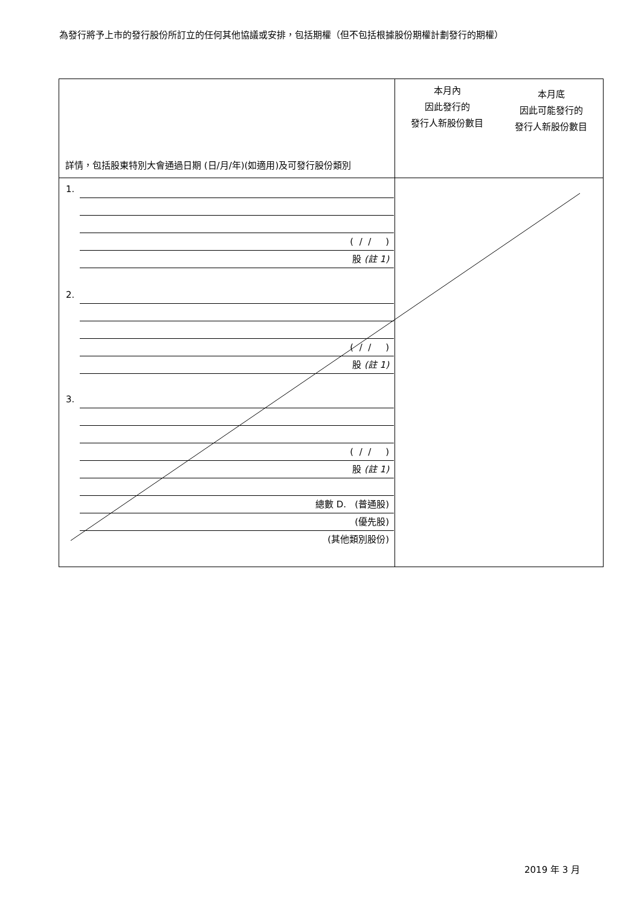為發行將予上市的發行股份所訂立的任何其他協議或安排，包括期權（但不包括根據股份期權計劃發行的期權）
| 詳情，包括股東特別大會通過日期 (日/月/年)(如適用)及可發行股份類別 | 本月內 因此發行的 發行人新股份數目 | 本月底 因此可能發行的 發行人新股份數目 |
| --- | --- | --- |
| 1. ( / / ) 股 (註 1) 2. ( / / ) 股 (註 1) 3. ( / / ) 股 (註 1) 總數 D. (普通股) (優先股) (其他類別股份) | | |
2019 年 3 月